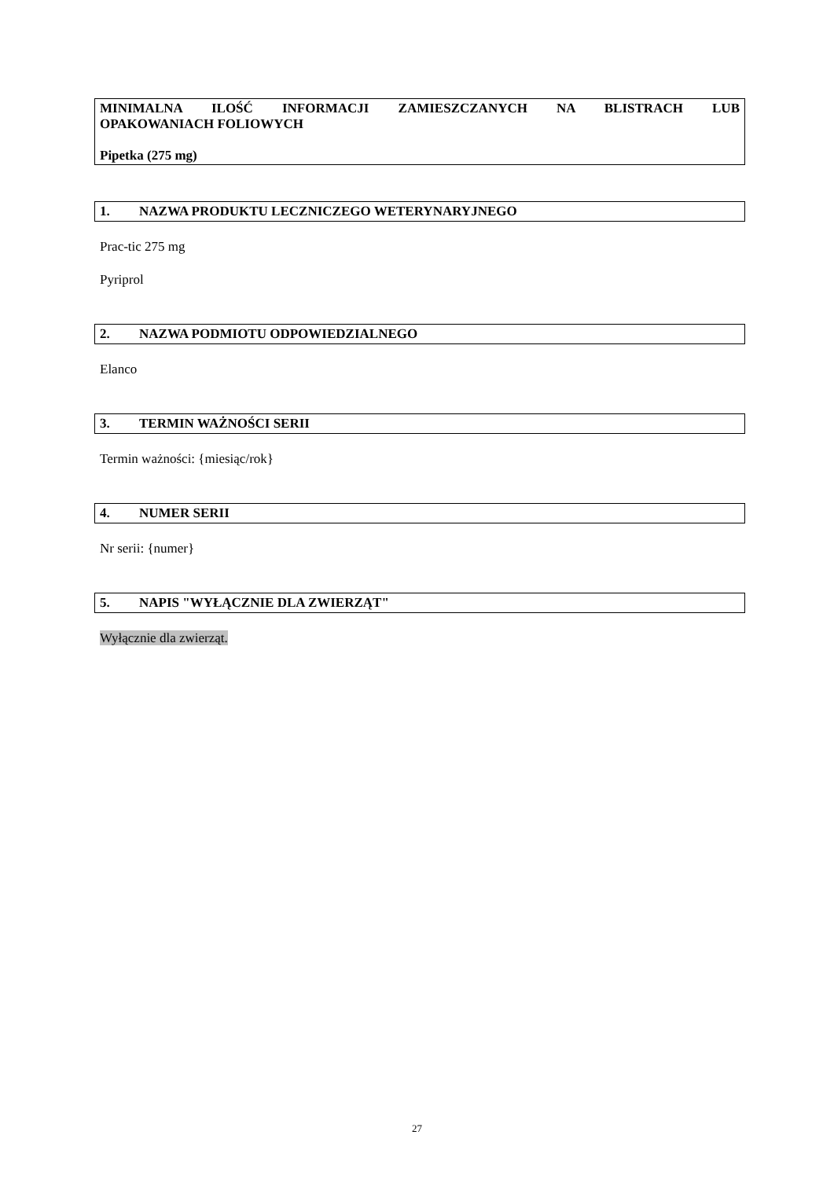MINIMALNA ILOŚĆ INFORMACJI ZAMIESZCZANYCH NA BLISTRACH LUB
OPAKOWANIACH FOLIOWYCH
Pipetka (275 mg)
1. NAZWA PRODUKTU LECZNICZEGO WETERYNARYJNEGO
Prac-tic 275 mg
Pyriprol
2. NAZWA PODMIOTU ODPOWIEDZIALNEGO
Elanco
3. TERMIN WAŻNOŚCI SERII
Termin ważności: {miesiąc/rok}
4. NUMER SERII
Nr serii: {numer}
5. NAPIS "WYŁĄCZNIE DLA ZWIERZĄT"
Wyłącznie dla zwierząt.
27